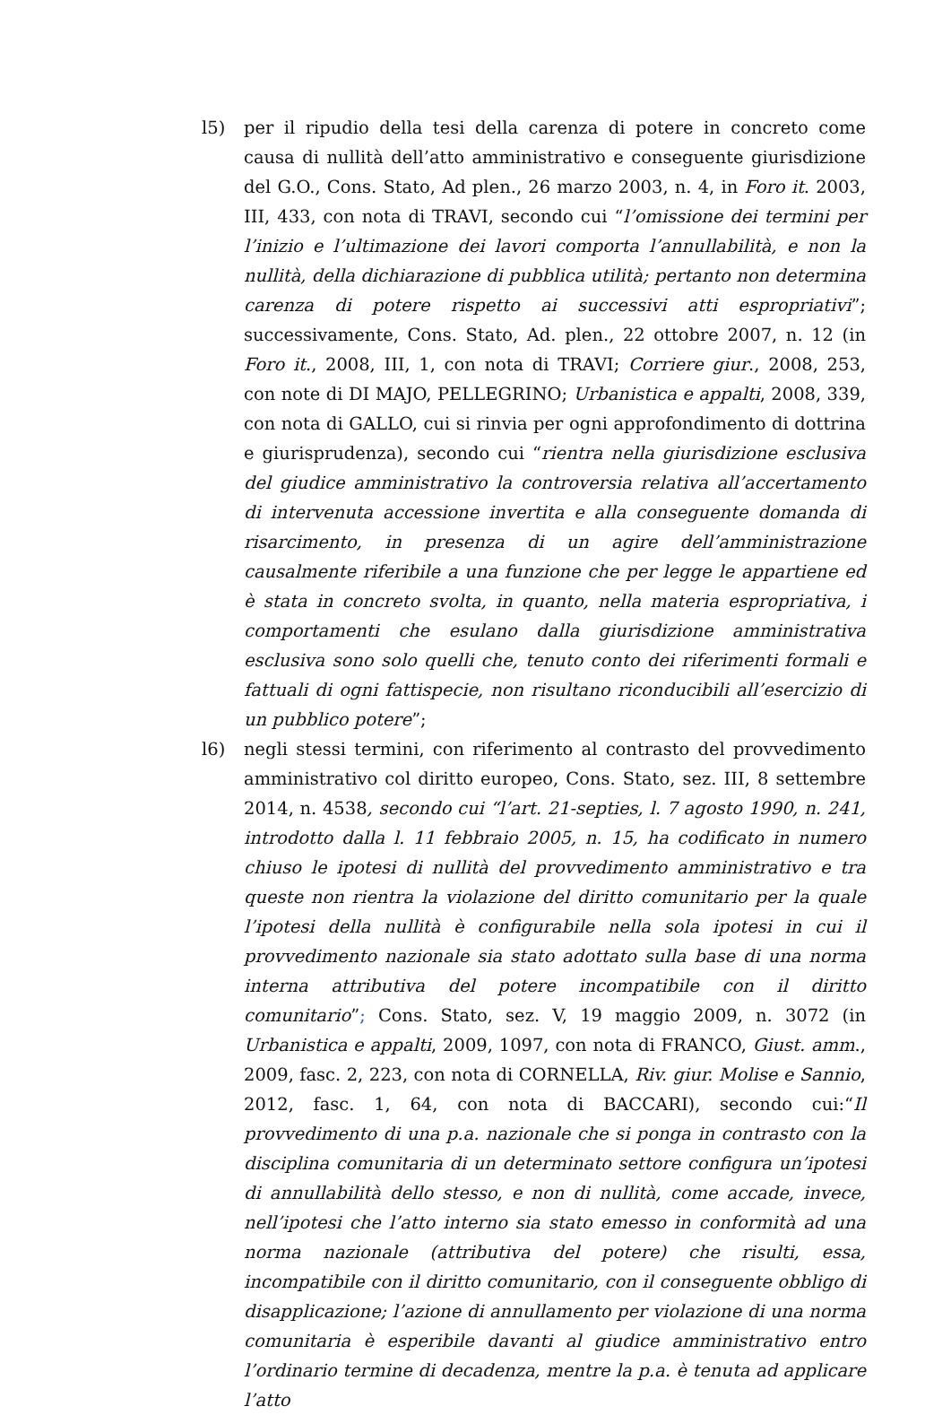l5) per il ripudio della tesi della carenza di potere in concreto come causa di nullità dell’atto amministrativo e conseguente giurisdizione del G.O., Cons. Stato, Ad plen., 26 marzo 2003, n. 4, in Foro it. 2003, III, 433, con nota di TRAVI, secondo cui “l’omissione dei termini per l’inizio e l’ultimazione dei lavori comporta l’annullabilità, e non la nullità, della dichiarazione di pubblica utilità; pertanto non determina carenza di potere rispetto ai successivi atti espropriativi”; successivamente, Cons. Stato, Ad. plen., 22 ottobre 2007, n. 12 (in Foro it., 2008, III, 1, con nota di TRAVI; Corriere giur., 2008, 253, con note di DI MAJO, PELLEGRINO; Urbanistica e appalti, 2008, 339, con nota di GALLO, cui si rinvia per ogni approfondimento di dottrina e giurisprudenza), secondo cui “rientra nella giurisdizione esclusiva del giudice amministrativo la controversia relativa all’accertamento di intervenuta accessione invertita e alla conseguente domanda di risarcimento, in presenza di un agire dell’amministrazione causalmente riferibile a una funzione che per legge le appartiene ed è stata in concreto svolta, in quanto, nella materia espropriativa, i comportamenti che esulano dalla giurisdizione amministrativa esclusiva sono solo quelli che, tenuto conto dei riferimenti formali e fattuali di ogni fattispecie, non risultano riconducibili all’esercizio di un pubblico potere”;
l6) negli stessi termini, con riferimento al contrasto del provvedimento amministrativo col diritto europeo, Cons. Stato, sez. III, 8 settembre 2014, n. 4538, secondo cui “l’art. 21-septies, l. 7 agosto 1990, n. 241, introdotto dalla l. 11 febbraio 2005, n. 15, ha codificato in numero chiuso le ipotesi di nullità del provvedimento amministrativo e tra queste non rientra la violazione del diritto comunitario per la quale l’ipotesi della nullità è configurabile nella sola ipotesi in cui il provvedimento nazionale sia stato adottato sulla base di una norma interna attributiva del potere incompatibile con il diritto comunitario”; Cons. Stato, sez. V, 19 maggio 2009, n. 3072 (in Urbanistica e appalti, 2009, 1097, con nota di FRANCO, Giust. amm., 2009, fasc. 2, 223, con nota di CORNELLA, Riv. giur. Molise e Sannio, 2012, fasc. 1, 64, con nota di BACCARI), secondo cui:“Il provvedimento di una p.a. nazionale che si ponga in contrasto con la disciplina comunitaria di un determinato settore configura un’ipotesi di annullabilità dello stesso, e non di nullità, come accade, invece, nell’ipotesi che l’atto interno sia stato emesso in conformità ad una norma nazionale (attributiva del potere) che risulti, essa, incompatibile con il diritto comunitario, con il conseguente obbligo di disapplicazione; l’azione di annullamento per violazione di una norma comunitaria è esperibile davanti al giudice amministrativo entro l’ordinario termine di decadenza, mentre la p.a. è tenuta ad applicare l’atto